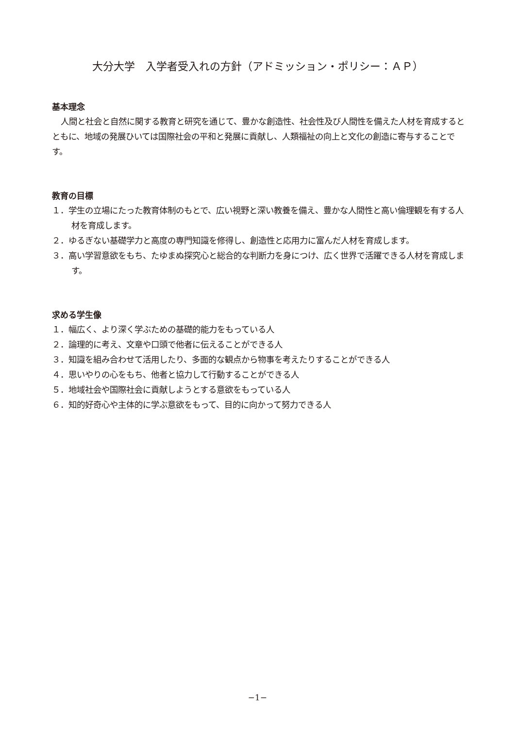大分大学　入学者受入れの方針（アドミッション・ポリシー：ＡＰ）
基本理念
人間と社会と自然に関する教育と研究を通じて、豊かな創造性、社会性及び人間性を備えた人材を育成するとともに、地域の発展ひいては国際社会の平和と発展に貢献し、人類福祉の向上と文化の創造に寄与することです。
教育の目標
１．学生の立場にたった教育体制のもとで、広い視野と深い教養を備え、豊かな人間性と高い倫理観を有する人材を育成します。
２．ゆるぎない基礎学力と高度の専門知識を修得し、創造性と応用力に富んだ人材を育成します。
３．高い学習意欲をもち、たゆまぬ探究心と総合的な判断力を身につけ、広く世界で活躍できる人材を育成します。
求める学生像
１．幅広く、より深く学ぶための基礎的能力をもっている人
２．論理的に考え、文章や口頭で他者に伝えることができる人
３．知識を組み合わせて活用したり、多面的な観点から物事を考えたりすることができる人
４．思いやりの心をもち、他者と協力して行動することができる人
５．地域社会や国際社会に貢献しようとする意欲をもっている人
６．知的好奇心や主体的に学ぶ意欲をもって、目的に向かって努力できる人
−1−